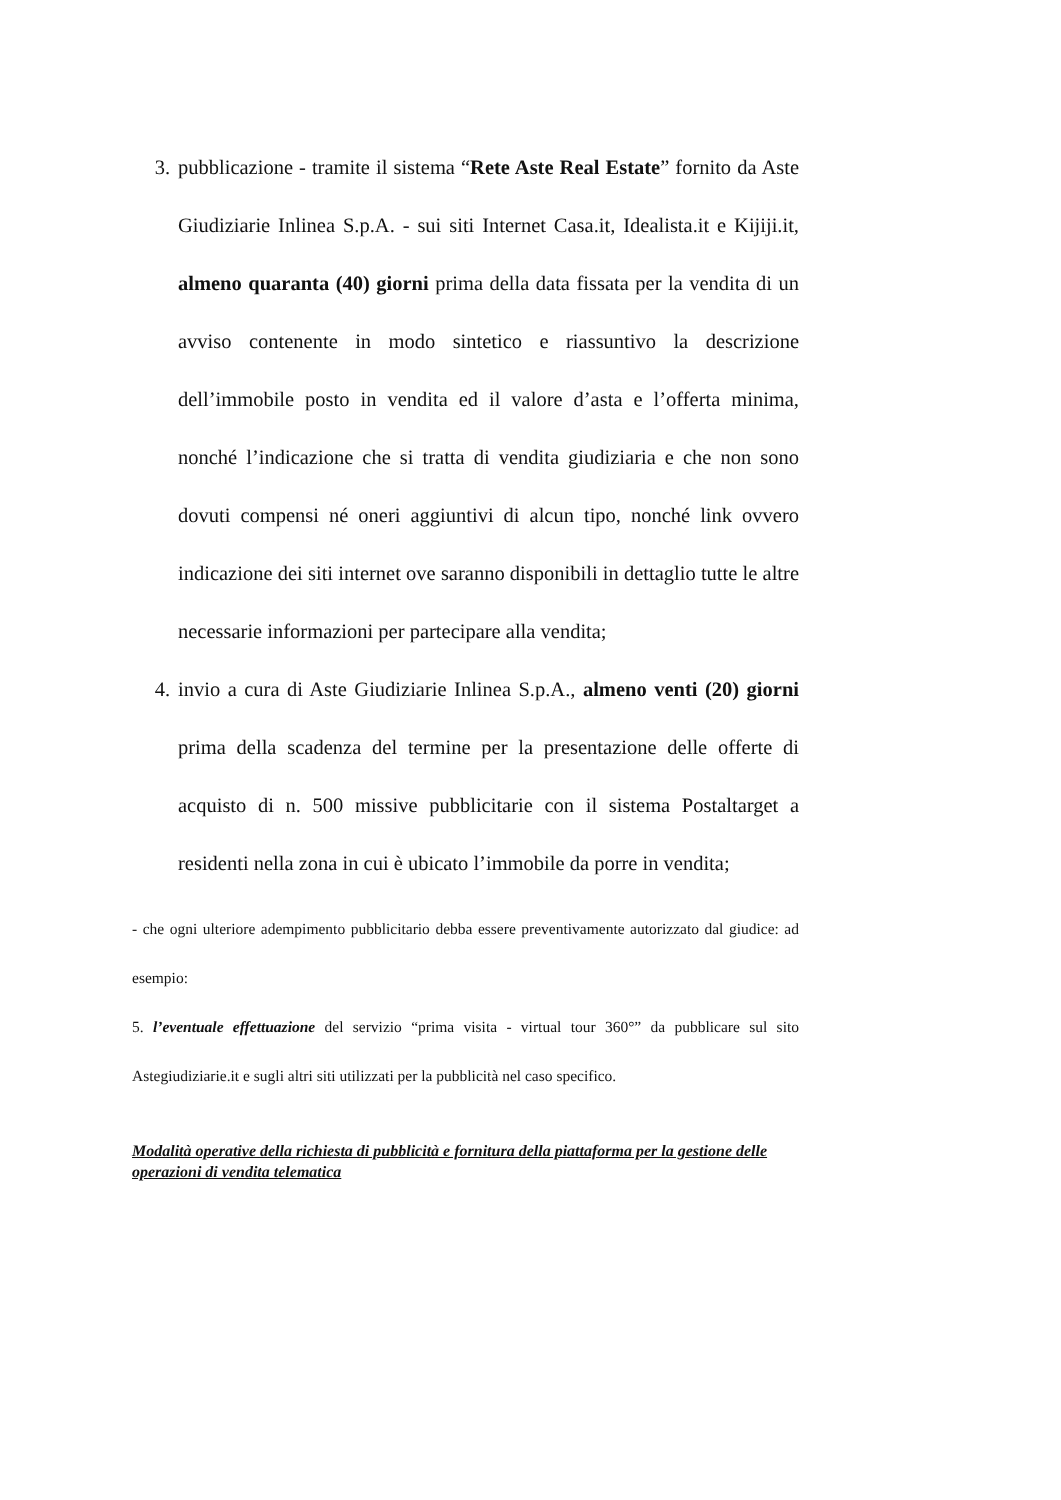3. pubblicazione - tramite il sistema “Rete Aste Real Estate” fornito da Aste Giudiziarie Inlinea S.p.A. - sui siti Internet Casa.it, Idealista.it e Kijiji.it, almeno quaranta (40) giorni prima della data fissata per la vendita di un avviso contenente in modo sintetico e riassuntivo la descrizione dell’immobile posto in vendita ed il valore d’asta e l’offerta minima, nonché l’indicazione che si tratta di vendita giudiziaria e che non sono dovuti compensi né oneri aggiuntivi di alcun tipo, nonché link ovvero indicazione dei siti internet ove saranno disponibili in dettaglio tutte le altre necessarie informazioni per partecipare alla vendita;
4. invio a cura di Aste Giudiziarie Inlinea S.p.A., almeno venti (20) giorni prima della scadenza del termine per la presentazione delle offerte di acquisto di n. 500 missive pubblicitarie con il sistema Postaltarget a residenti nella zona in cui è ubicato l’immobile da porre in vendita;
- che ogni ulteriore adempimento pubblicitario debba essere preventivamente autorizzato dal giudice: ad esempio:
5. l’eventuale effettuazione del servizio “prima visita - virtual tour 360°” da pubblicare sul sito Astegiudiziarie.it e sugli altri siti utilizzati per la pubblicità nel caso specifico.
Modalità operative della richiesta di pubblicità e fornitura della piattaforma per la gestione delle operazioni di vendita telematica